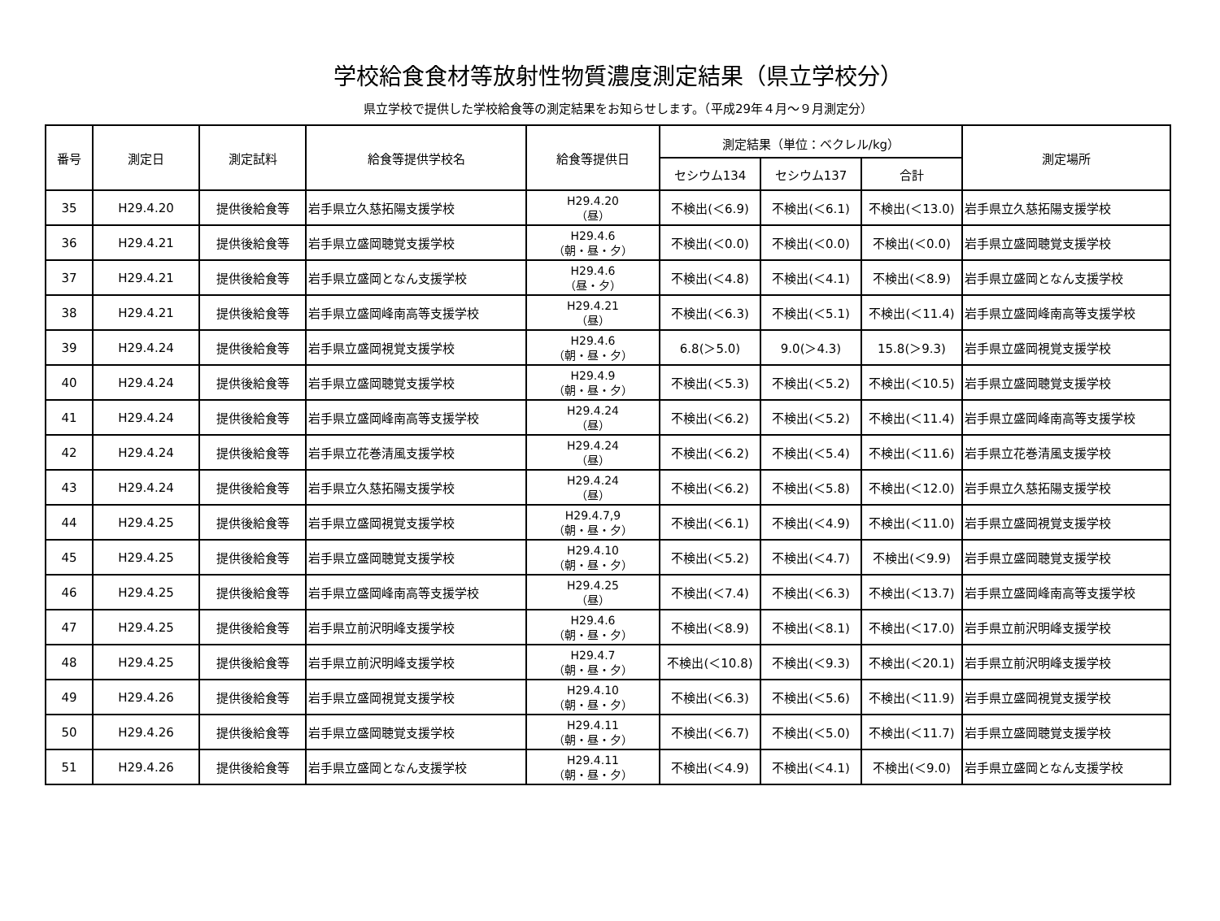学校給食食材等放射性物質濃度測定結果（県立学校分）
県立学校で提供した学校給食等の測定結果をお知らせします。（平成29年４月～９月測定分）
| 番号 | 測定日 | 測定試料 | 給食等提供学校名 | 給食等提供日 | 測定結果（単位：ベクレル/kg） | | | 測定場所 |
| --- | --- | --- | --- | --- | --- | --- | --- | --- |
| | | | | | セシウム134 | セシウム137 | 合計 | |
| 35 | H29.4.20 | 提供後給食等 | 岩手県立久慈拓陽支援学校 | H29.4.20 （昼） | 不検出(＜6.9) | 不検出(＜6.1) | 不検出(＜13.0) | 岩手県立久慈拓陽支援学校 |
| 36 | H29.4.21 | 提供後給食等 | 岩手県立盛岡聴覚支援学校 | H29.4.6 （朝・昼・夕） | 不検出(＜0.0) | 不検出(＜0.0) | 不検出(＜0.0) | 岩手県立盛岡聴覚支援学校 |
| 37 | H29.4.21 | 提供後給食等 | 岩手県立盛岡となん支援学校 | H29.4.6 （昼・夕） | 不検出(＜4.8) | 不検出(＜4.1) | 不検出(＜8.9) | 岩手県立盛岡となん支援学校 |
| 38 | H29.4.21 | 提供後給食等 | 岩手県立盛岡峰南高等支援学校 | H29.4.21 （昼） | 不検出(＜6.3) | 不検出(＜5.1) | 不検出(＜11.4) | 岩手県立盛岡峰南高等支援学校 |
| 39 | H29.4.24 | 提供後給食等 | 岩手県立盛岡視覚支援学校 | H29.4.6 （朝・昼・夕） | 6.8(＞5.0) | 9.0(＞4.3) | 15.8(＞9.3) | 岩手県立盛岡視覚支援学校 |
| 40 | H29.4.24 | 提供後給食等 | 岩手県立盛岡聴覚支援学校 | H29.4.9 （朝・昼・夕） | 不検出(＜5.3) | 不検出(＜5.2) | 不検出(＜10.5) | 岩手県立盛岡聴覚支援学校 |
| 41 | H29.4.24 | 提供後給食等 | 岩手県立盛岡峰南高等支援学校 | H29.4.24 （昼） | 不検出(＜6.2) | 不検出(＜5.2) | 不検出(＜11.4) | 岩手県立盛岡峰南高等支援学校 |
| 42 | H29.4.24 | 提供後給食等 | 岩手県立花巻清風支援学校 | H29.4.24 （昼） | 不検出(＜6.2) | 不検出(＜5.4) | 不検出(＜11.6) | 岩手県立花巻清風支援学校 |
| 43 | H29.4.24 | 提供後給食等 | 岩手県立久慈拓陽支援学校 | H29.4.24 （昼） | 不検出(＜6.2) | 不検出(＜5.8) | 不検出(＜12.0) | 岩手県立久慈拓陽支援学校 |
| 44 | H29.4.25 | 提供後給食等 | 岩手県立盛岡視覚支援学校 | H29.4.7,9 （朝・昼・夕） | 不検出(＜6.1) | 不検出(＜4.9) | 不検出(＜11.0) | 岩手県立盛岡視覚支援学校 |
| 45 | H29.4.25 | 提供後給食等 | 岩手県立盛岡聴覚支援学校 | H29.4.10 （朝・昼・夕） | 不検出(＜5.2) | 不検出(＜4.7) | 不検出(＜9.9) | 岩手県立盛岡聴覚支援学校 |
| 46 | H29.4.25 | 提供後給食等 | 岩手県立盛岡峰南高等支援学校 | H29.4.25 （昼） | 不検出(＜7.4) | 不検出(＜6.3) | 不検出(＜13.7) | 岩手県立盛岡峰南高等支援学校 |
| 47 | H29.4.25 | 提供後給食等 | 岩手県立前沢明峰支援学校 | H29.4.6 （朝・昼・夕） | 不検出(＜8.9) | 不検出(＜8.1) | 不検出(＜17.0) | 岩手県立前沢明峰支援学校 |
| 48 | H29.4.25 | 提供後給食等 | 岩手県立前沢明峰支援学校 | H29.4.7 （朝・昼・夕） | 不検出(＜10.8) | 不検出(＜9.3) | 不検出(＜20.1) | 岩手県立前沢明峰支援学校 |
| 49 | H29.4.26 | 提供後給食等 | 岩手県立盛岡視覚支援学校 | H29.4.10 （朝・昼・夕） | 不検出(＜6.3) | 不検出(＜5.6) | 不検出(＜11.9) | 岩手県立盛岡視覚支援学校 |
| 50 | H29.4.26 | 提供後給食等 | 岩手県立盛岡聴覚支援学校 | H29.4.11 （朝・昼・夕） | 不検出(＜6.7) | 不検出(＜5.0) | 不検出(＜11.7) | 岩手県立盛岡聴覚支援学校 |
| 51 | H29.4.26 | 提供後給食等 | 岩手県立盛岡となん支援学校 | H29.4.11 （朝・昼・夕） | 不検出(＜4.9) | 不検出(＜4.1) | 不検出(＜9.0) | 岩手県立盛岡となん支援学校 |